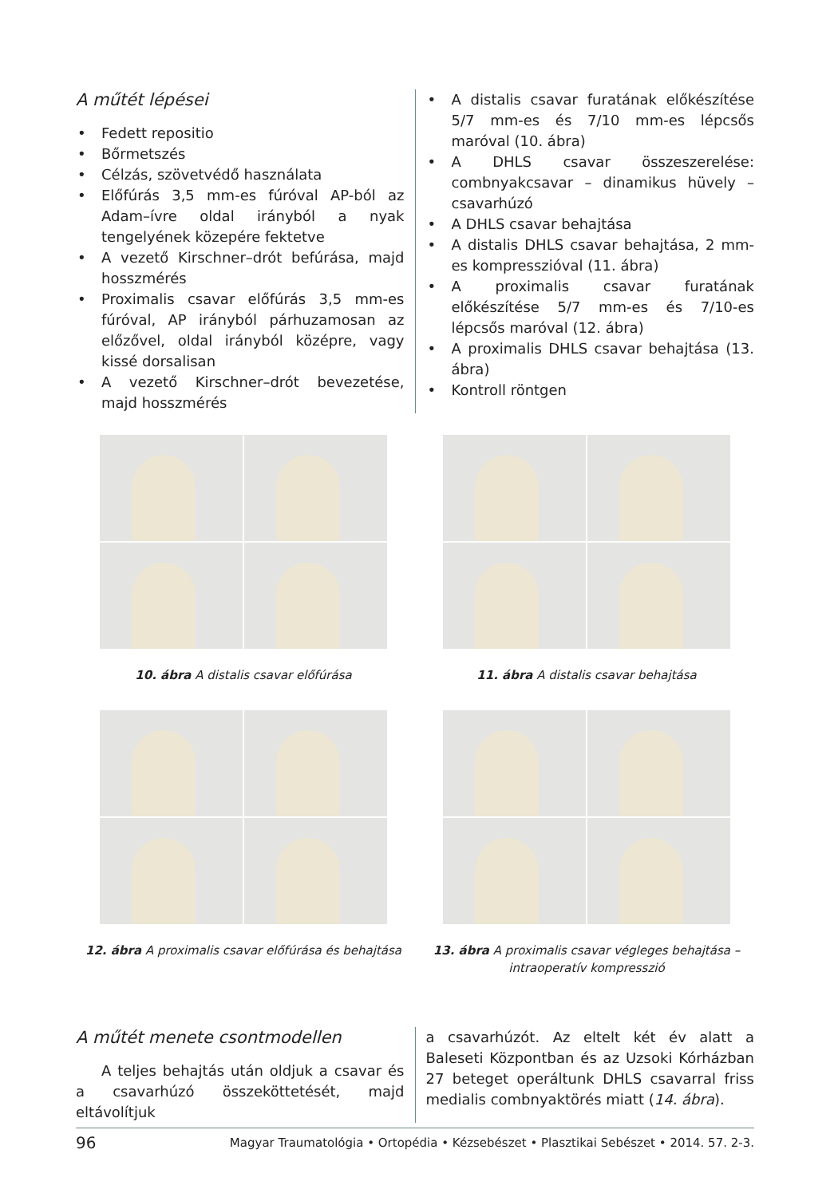A műtét lépései
• Fedett repositio
• Bőrmetszés
• Célzás, szövetvédő használata
• Előfúrás 3,5 mm-es fúróval AP-ból az Adam–ívre oldal irányból a nyak tengelyének közepére fektetve
• A vezető Kirschner–drót befúrása, majd hosszmérés
• Proximalis csavar előfúrás 3,5 mm-es fúróval, AP irányból párhuzamosan az előzővel, oldal irányból középre, vagy kissé dorsalisan
• A vezető Kirschner–drót bevezetése, majd hosszmérés
• A distalis csavar furatának előkészítése 5/7 mm-es és 7/10 mm-es lépcsős maróval (10. ábra)
• A DHLS csavar összeszerelése: combnyakcsavar – dinamikus hüvely – csavarhúzó
• A DHLS csavar behajtása
• A distalis DHLS csavar behajtása, 2 mm-es kompresszióval (11. ábra)
• A proximalis csavar furatának előkészítése 5/7 mm-es és 7/10-es lépcsős maróval (12. ábra)
• A proximalis DHLS csavar behajtása (13. ábra)
• Kontroll röntgen
10. ábra A distalis csavar előfúrása 11. ábra A distalis csavar behajtása
12. ábra A proximalis csavar előfúrása és behajtása
13. ábra A proximalis csavar végleges behajtása – intraoperatív kompresszió
A műtét menete csontmodellen
A teljes behajtás után oldjuk a csavar és a csavarhúzó összeköttetését, majd eltávolítjuk
a csavarhúzót. Az eltelt két év alatt a Baleseti Központban és az Uzsoki Kórházban 27 beteget operáltunk DHLS csavarral friss medialis combnyaktörés miatt (14. ábra).
96 Magyar Traumatológia • Ortopédia • Kézsebészet • Plasztikai Sebészet • 2014. 57. 2-3.